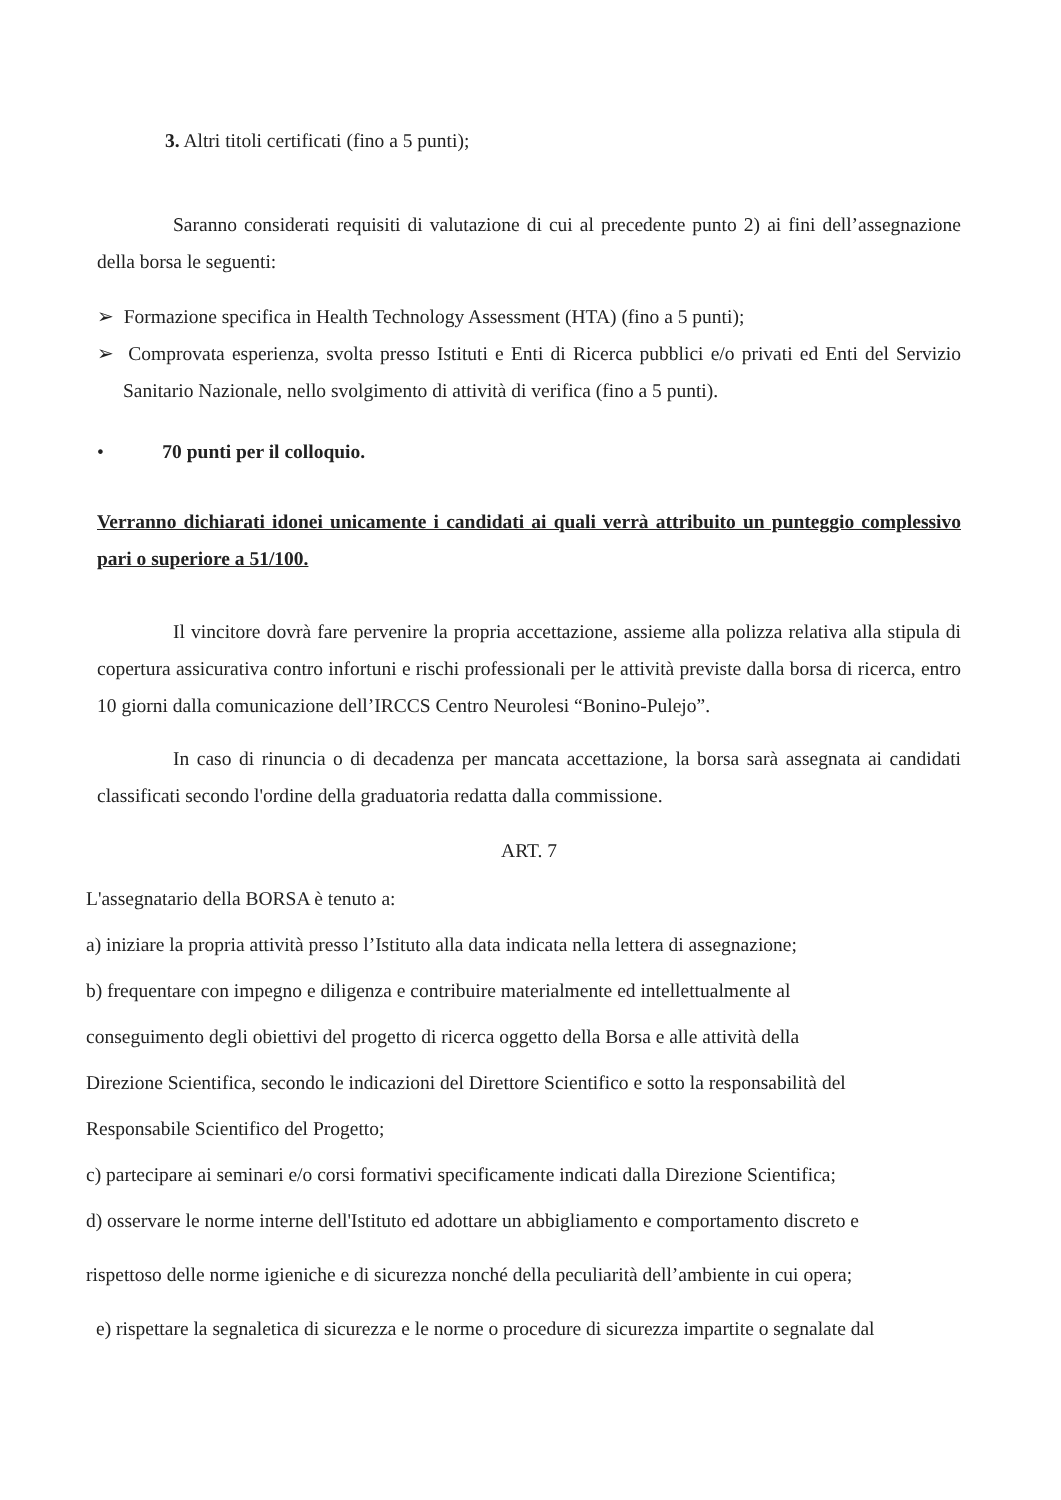3. Altri titoli certificati (fino a 5 punti);
Saranno considerati requisiti di valutazione di cui al precedente punto 2) ai fini dell’assegnazione della borsa le seguenti:
➢ Formazione specifica in Health Technology Assessment (HTA) (fino a 5 punti);
➢ Comprovata esperienza, svolta presso Istituti e Enti di Ricerca pubblici e/o privati ed Enti del Servizio Sanitario Nazionale, nello svolgimento di attività di verifica (fino a 5 punti).
• 70 punti per il colloquio.
Verranno dichiarati idonei unicamente i candidati ai quali verrà attribuito un punteggio complessivo pari o superiore a 51/100.
Il vincitore dovrà fare pervenire la propria accettazione, assieme alla polizza relativa alla stipula di copertura assicurativa contro infortuni e rischi professionali per le attività previste dalla borsa di ricerca, entro 10 giorni dalla comunicazione dell’IRCCS Centro Neurolesi “Bonino-Pulejo”.
In caso di rinuncia o di decadenza per mancata accettazione, la borsa sarà assegnata ai candidati classificati secondo l'ordine della graduatoria redatta dalla commissione.
ART. 7
L'assegnatario della BORSA è tenuto a:
a) iniziare la propria attività presso l’Istituto alla data indicata nella lettera di assegnazione;
b) frequentare con impegno e diligenza e contribuire materialmente ed intellettualmente al
conseguimento degli obiettivi del progetto di ricerca oggetto della Borsa e alle attività della
Direzione Scientifica, secondo le indicazioni del Direttore Scientifico e sotto la responsabilità del
Responsabile Scientifico del Progetto;
c) partecipare ai seminari e/o corsi formativi specificamente indicati dalla Direzione Scientifica;
d) osservare le norme interne dell'Istituto ed adottare un abbigliamento e comportamento discreto e
rispettoso delle norme igieniche e di sicurezza nonché della peculiarità dell’ambiente in cui opera;
e) rispettare la segnaletica di sicurezza e le norme o procedure di sicurezza impartite o segnalate dal